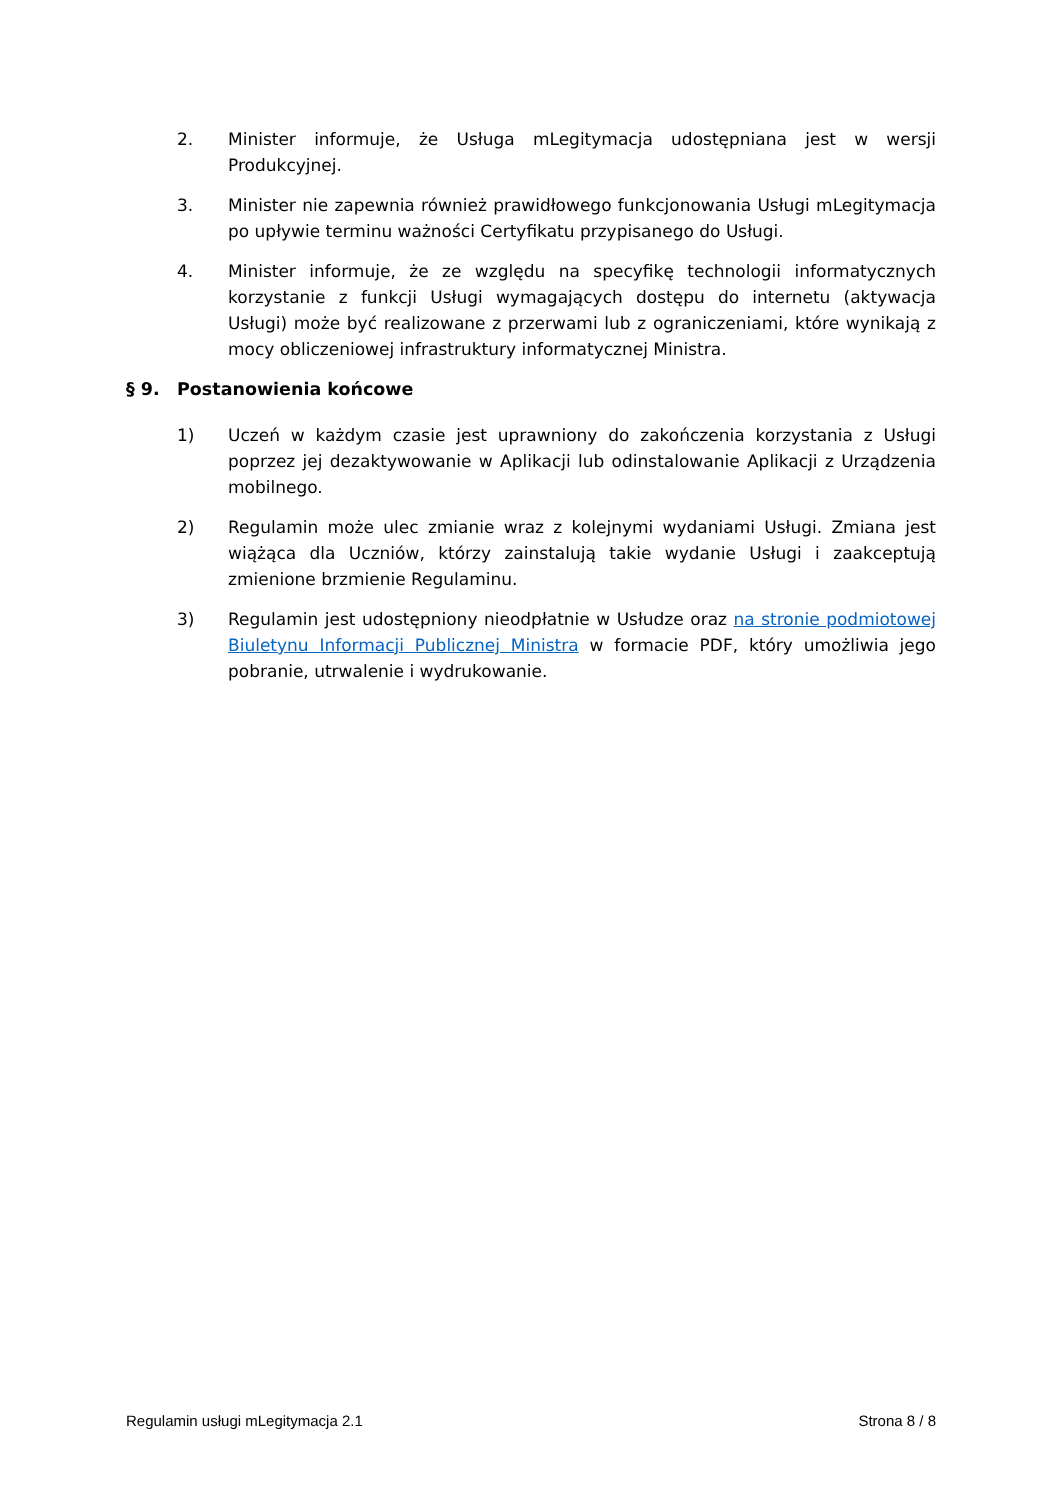2. Minister informuje, że Usługa mLegitymacja udostępniana jest w wersji Produkcyjnej.
3. Minister nie zapewnia również prawidłowego funkcjonowania Usługi mLegitymacja po upływie terminu ważności Certyfikatu przypisanego do Usługi.
4. Minister informuje, że ze względu na specyfikę technologii informatycznych korzystanie z funkcji Usługi wymagających dostępu do internetu (aktywacja Usługi) może być realizowane z przerwami lub z ograniczeniami, które wynikają z mocy obliczeniowej infrastruktury informatycznej Ministra.
§ 9. Postanowienia końcowe
1) Uczeń w każdym czasie jest uprawniony do zakończenia korzystania z Usługi poprzez jej dezaktywowanie w Aplikacji lub odinstalowanie Aplikacji z Urządzenia mobilnego.
2) Regulamin może ulec zmianie wraz z kolejnymi wydaniami Usługi. Zmiana jest wiążąca dla Uczniów, którzy zainstalują takie wydanie Usługi i zaakceptują zmienione brzmienie Regulaminu.
3) Regulamin jest udostępniony nieodpłatnie w Usłudze oraz na stronie podmiotowej Biuletynu Informacji Publicznej Ministra w formacie PDF, który umożliwia jego pobranie, utrwalenie i wydrukowanie.
Regulamin usługi mLegitymacja 2.1 Strona 8 / 8